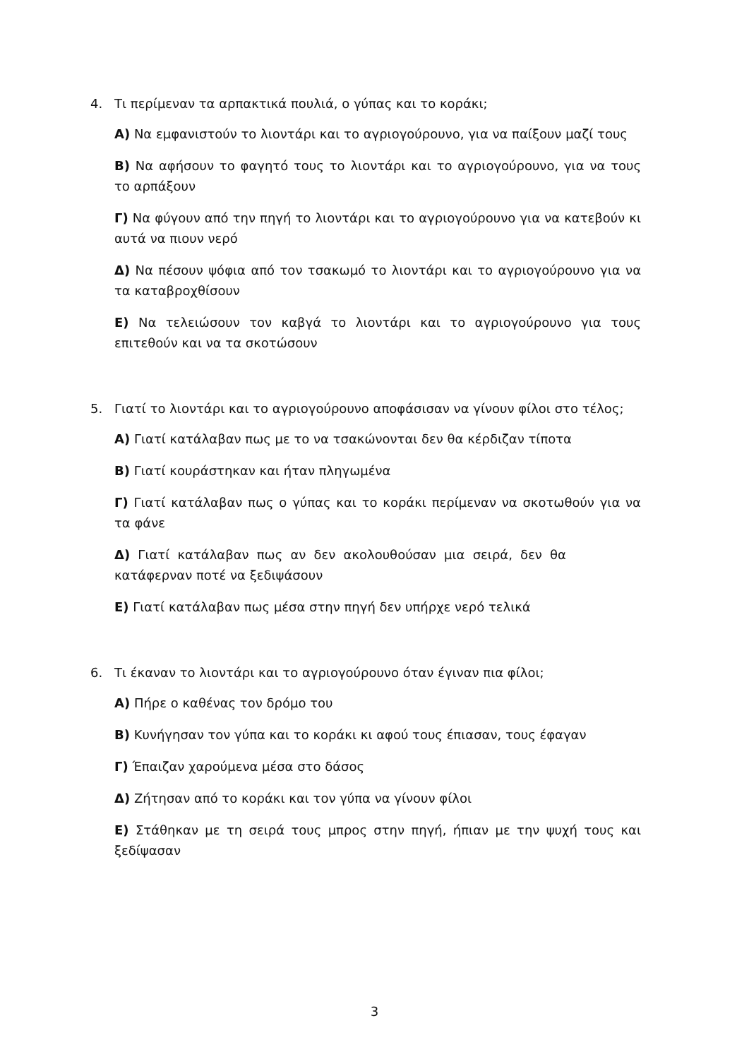4. Τι περίμεναν τα αρπακτικά πουλιά, ο γύπας και το κοράκι;
Α) Να εμφανιστούν το λιοντάρι και το αγριογούρουνο, για να παίξουν μαζί τους
Β) Να αφήσουν το φαγητό τους το λιοντάρι και το αγριογούρουνο, για να τους το αρπάξουν
Γ) Να φύγουν από την πηγή το λιοντάρι και το αγριογούρουνο για να κατεβούν κι αυτά να πιουν νερό
Δ) Να πέσουν ψόφια από τον τσακωμό το λιοντάρι και το αγριογούρουνο για να τα καταβροχθίσουν
Ε) Να τελειώσουν τον καβγά το λιοντάρι και το αγριογούρουνο για τους επιτεθούν και να τα σκοτώσουν
5. Γιατί το λιοντάρι και το αγριογούρουνο αποφάσισαν να γίνουν φίλοι στο τέλος;
Α) Γιατί κατάλαβαν πως με το να τσακώνονται δεν θα κέρδιζαν τίποτα
Β) Γιατί κουράστηκαν και ήταν πληγωμένα
Γ) Γιατί κατάλαβαν πως ο γύπας και το κοράκι περίμεναν να σκοτωθούν για να τα φάνε
Δ) Γιατί κατάλαβαν πως αν δεν ακολουθούσαν μια σειρά, δεν θα κατάφερναν ποτέ να ξεδιψάσουν
Ε) Γιατί κατάλαβαν πως μέσα στην πηγή δεν υπήρχε νερό τελικά
6. Τι έκαναν το λιοντάρι και το αγριογούρουνο όταν έγιναν πια φίλοι;
Α) Πήρε ο καθένας τον δρόμο του
Β) Κυνήγησαν τον γύπα και το κοράκι κι αφού τους έπιασαν, τους έφαγαν
Γ) Έπαιζαν χαρούμενα μέσα στο δάσος
Δ) Ζήτησαν από το κοράκι και τον γύπα να γίνουν φίλοι
Ε) Στάθηκαν με τη σειρά τους μπρος στην πηγή, ήπιαν με την ψυχή τους και ξεδίψασαν
3